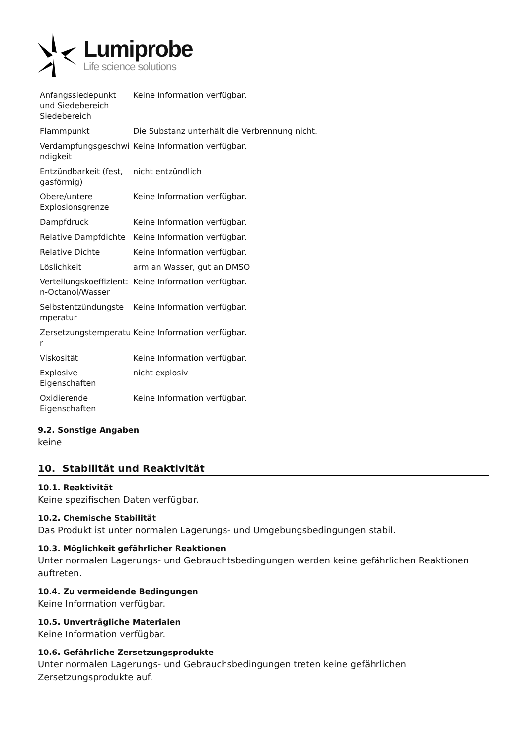Lumiprobe
Life science solutions
| Anfangssiedepunkt und Siedebereich Siedebereich | Keine Information verfügbar. |
| Flammpunkt | Die Substanz unterhält die Verbrennung nicht. |
| Verdampfungsgeschwi ndigkeit | Keine Information verfügbar. |
| Entzündbarkeit (fest, gasförmig) | nicht entzündlich |
| Obere/untere Explosionsgrenze | Keine Information verfügbar. |
| Dampfdruck | Keine Information verfügbar. |
| Relative Dampfdichte | Keine Information verfügbar. |
| Relative Dichte | Keine Information verfügbar. |
| Löslichkeit | arm an Wasser, gut an DMSO |
| Verteilungskoeffizient: n-Octanol/Wasser | Keine Information verfügbar. |
| Selbstentzündungste mperatur | Keine Information verfügbar. |
| Zersetzungstemperatu r | Keine Information verfügbar. |
| Viskosität | Keine Information verfügbar. |
| Explosive Eigenschaften | nicht explosiv |
| Oxidierende Eigenschaften | Keine Information verfügbar. |
9.2. Sonstige Angaben
keine
10. Stabilität und Reaktivität
10.1. Reaktivität
Keine spezifischen Daten verfügbar.
10.2. Chemische Stabilität
Das Produkt ist unter normalen Lagerungs- und Umgebungsbedingungen stabil.
10.3. Möglichkeit gefährlicher Reaktionen
Unter normalen Lagerungs- und Gebrauchtsbedingungen werden keine gefährlichen Reaktionen auftreten.
10.4. Zu vermeidende Bedingungen
Keine Information verfügbar.
10.5. Unverträgliche Materialen
Keine Information verfügbar.
10.6. Gefährliche Zersetzungsprodukte
Unter normalen Lagerungs- und Gebrauchsbedingungen treten keine gefährlichen Zersetzungsprodukte auf.